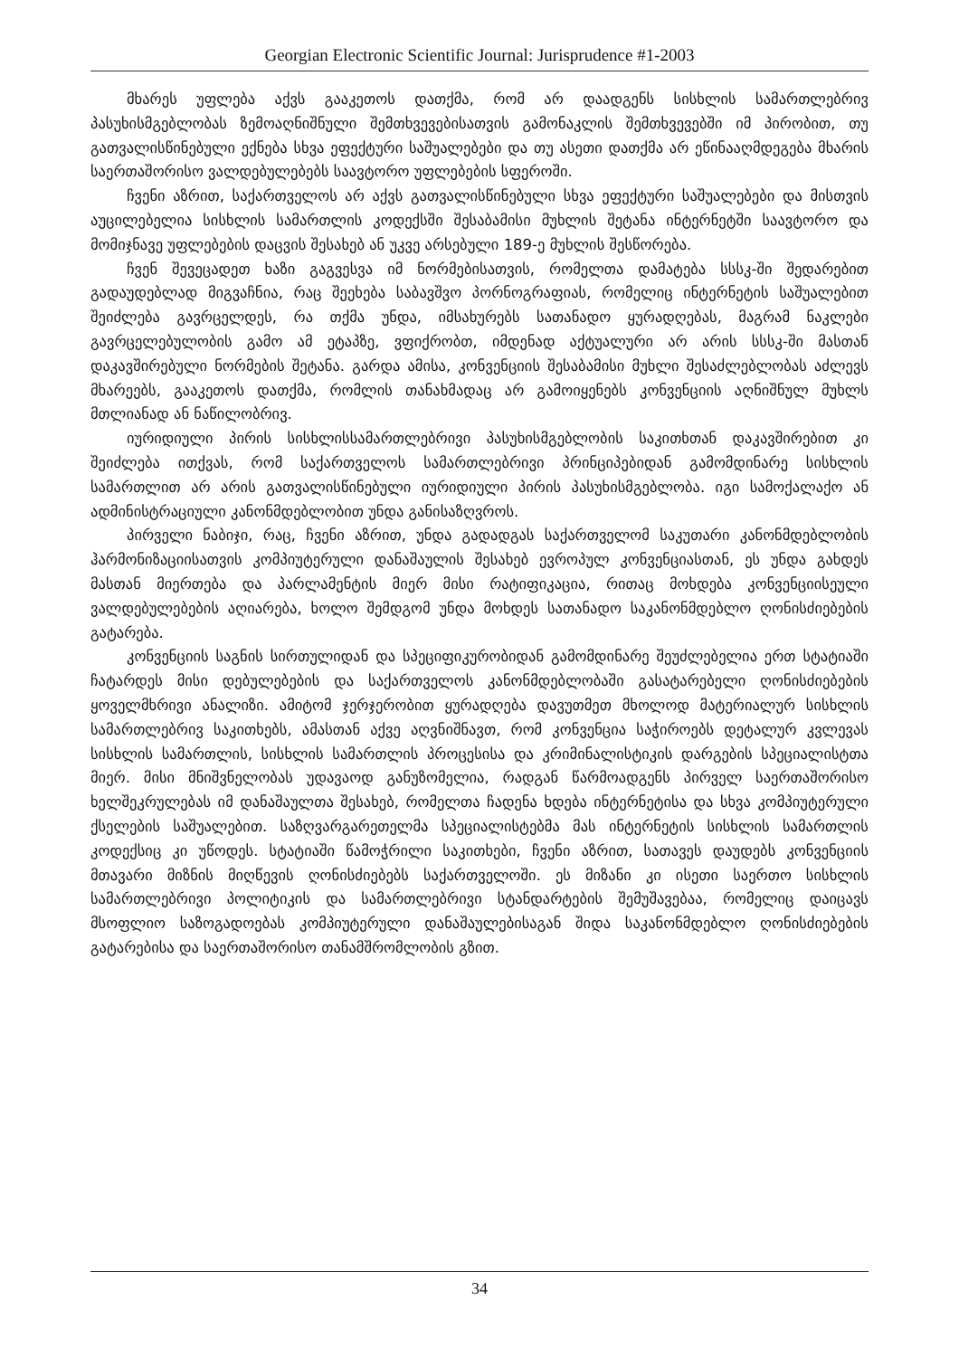Georgian Electronic Scientific Journal: Jurisprudence #1-2003
მხარეს უფლება აქვს გააკეთოს დათქმა, რომ არ დაადგენს სისხლის სამართლებრივ პასუხისმგებლობას ზემოაღნიშნული შემთხვევებისათვის გამონაკლის შემთხვევებში იმ პირობით, თუ გათვალისწინებული ექნება სხვა ეფექტური საშუალებები და თუ ასეთი დათქმა არ ეწინააღმდეგება მხარის საერთაშორისო ვალდებულებებს საავტორო უფლებების სფეროში.
ჩვენი აზრით, საქართველოს არ აქვს გათვალისწინებული სხვა ეფექტური საშუალებები და მისთვის აუცილებელია სისხლის სამართლის კოდექსში შესაბამისი მუხლის შეტანა ინტერნეტში საავტორო და მომიჯნავე უფლებების დაცვის შესახებ ან უკვე არსებული 189-ე მუხლის შესწორება.
ჩვენ შევეცადეთ ხაზი გაგვესვა იმ ნორმებისათვის, რომელთა დამატება სსსკ-ში შედარებით გადაუდებლად მიგვაჩნია, რაც შეეხება საბავშვო პორნოგრაფიას, რომელიც ინტერნეტის საშუალებით შეიძლება გავრცელდეს, რა თქმა უნდა, იმსახურებს სათანადო ყურადღებას, მაგრამ ნაკლები გავრცელებულობის გამო ამ ეტაპზე, ვფიქრობთ, იმდენად აქტუალური არ არის სსსკ-ში მასთან დაკავშირებული ნორმების შეტანა. გარდა ამისა, კონვენციის შესაბამისი მუხლი შესაძლებლობას აძლევს მხარეებს, გააკეთოს დათქმა, რომლის თანახმადაც არ გამოიყენებს კონვენციის აღნიშნულ მუხლს მთლიანად ან ნაწილობრივ.
იურიდიული პირის სისხლისსამართლებრივი პასუხისმგებლობის საკითხთან დაკავშირებით კი შეიძლება ითქვას, რომ საქართველოს სამართლებრივი პრინციპებიდან გამომდინარე სისხლის სამართლით არ არის გათვალისწინებული იურიდიული პირის პასუხისმგებლობა. იგი სამოქალაქო ან ადმინისტრაციული კანონმდებლობით უნდა განისაზღვროს.
პირველი ნაბიჯი, რაც, ჩვენი აზრით, უნდა გადადგას საქართველომ საკუთარი კანონმდებლობის ჰარმონიზაციისათვის კომპიუტერული დანაშაულის შესახებ ევროპულ კონვენციასთან, ეს უნდა გახდეს მასთან მიერთება და პარლამენტის მიერ მისი რატიფიკაცია, რითაც მოხდება კონვენციისეული ვალდებულებების აღიარება, ხოლო შემდგომ უნდა მოხდეს სათანადო საკანონმდებლო ღონისძიებების გატარება.
კონვენციის საგნის სირთულიდან და სპეციფიკურობიდან გამომდინარე შეუძლებელია ერთ სტატიაში ჩატარდეს მისი დებულებების და საქართველოს კანონმდებლობაში გასატარებელი ღონისძიებების ყოველმხრივი ანალიზი. ამიტომ ჯერჯერობით ყურადღება დავუთმეთ მხოლოდ მატერიალურ სისხლის სამართლებრივ საკითხებს, ამასთან აქვე აღვნიშნავთ, რომ კონვენცია საჭიროებს დეტალურ კვლევას სისხლის სამართლის, სისხლის სამართლის პროცესისა და კრიმინალისტიკის დარგების სპეციალისტთა მიერ. მისი მნიშვნელობას უდავაოდ განუზომელია, რადგან წარმოადგენს პირველ საერთაშორისო ხელშეკრულებას იმ დანაშაულთა შესახებ, რომელთა ჩადენა ხდება ინტერნეტისა და სხვა კომპიუტერული ქსელების საშუალებით. საზღვარგარეთელმა სპეციალისტებმა მას ინტერნეტის სისხლის სამართლის კოდექსიც კი უწოდეს. სტატიაში წამოჭრილი საკითხები, ჩვენი აზრით, სათავეს დაუდებს კონვენციის მთავარი მიზნის მიღწევის ღონისძიებებს საქართველოში. ეს მიზანი კი ისეთი საერთო სისხლის სამართლებრივი პოლიტიკის და სამართლებრივი სტანდარტების შემუშავებაა, რომელიც დაიცავს მსოფლიო საზოგადოებას კომპიუტერული დანაშაულებისაგან შიდა საკანონმდებლო ღონისძიებების გატარებისა და საერთაშორისო თანამშრომლობის გზით.
34